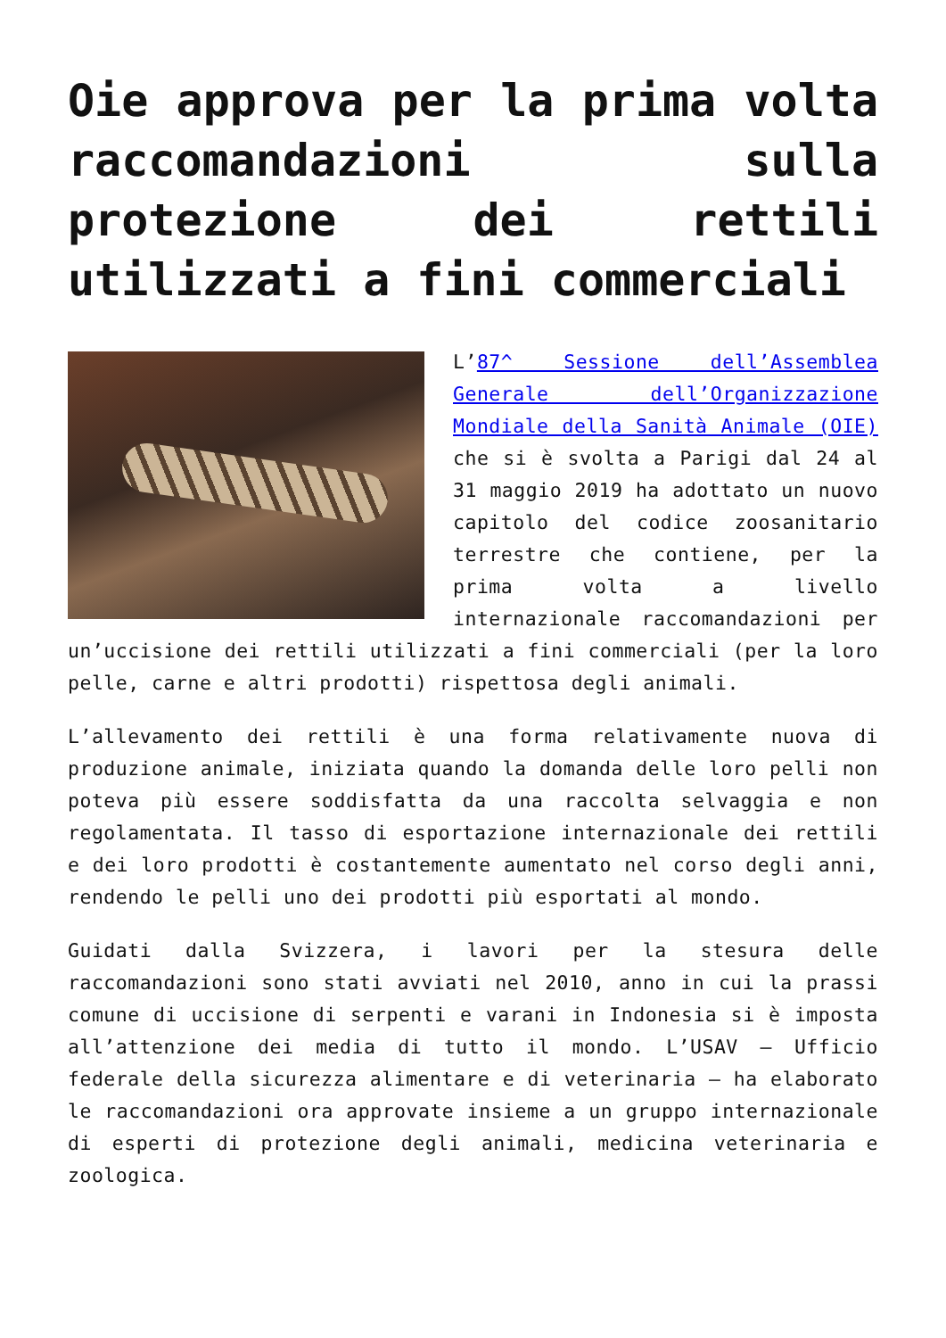Oie approva per la prima volta raccomandazioni sulla protezione dei rettili utilizzati a fini commerciali
L’87^ Sessione dell’Assemblea Generale dell’Organizzazione Mondiale della Sanità Animale (OIE) che si è svolta a Parigi dal 24 al 31 maggio 2019 ha adottato un nuovo capitolo del codice zoosanitario terrestre che contiene, per la prima volta a livello internazionale raccomandazioni per un’uccisione dei rettili utilizzati a fini commerciali (per la loro pelle, carne e altri prodotti) rispettosa degli animali.
L’allevamento dei rettili è una forma relativamente nuova di produzione animale, iniziata quando la domanda delle loro pelli non poteva più essere soddisfatta da una raccolta selvaggia e non regolamentata. Il tasso di esportazione internazionale dei rettili e dei loro prodotti è costantemente aumentato nel corso degli anni, rendendo le pelli uno dei prodotti più esportati al mondo.
Guidati dalla Svizzera, i lavori per la stesura delle raccomandazioni sono stati avviati nel 2010, anno in cui la prassi comune di uccisione di serpenti e varani in Indonesia si è imposta all’attenzione dei media di tutto il mondo. L’USAV – Ufficio federale della sicurezza alimentare e di veterinaria – ha elaborato le raccomandazioni ora approvate insieme a un gruppo internazionale di esperti di protezione degli animali, medicina veterinaria e zoologica.